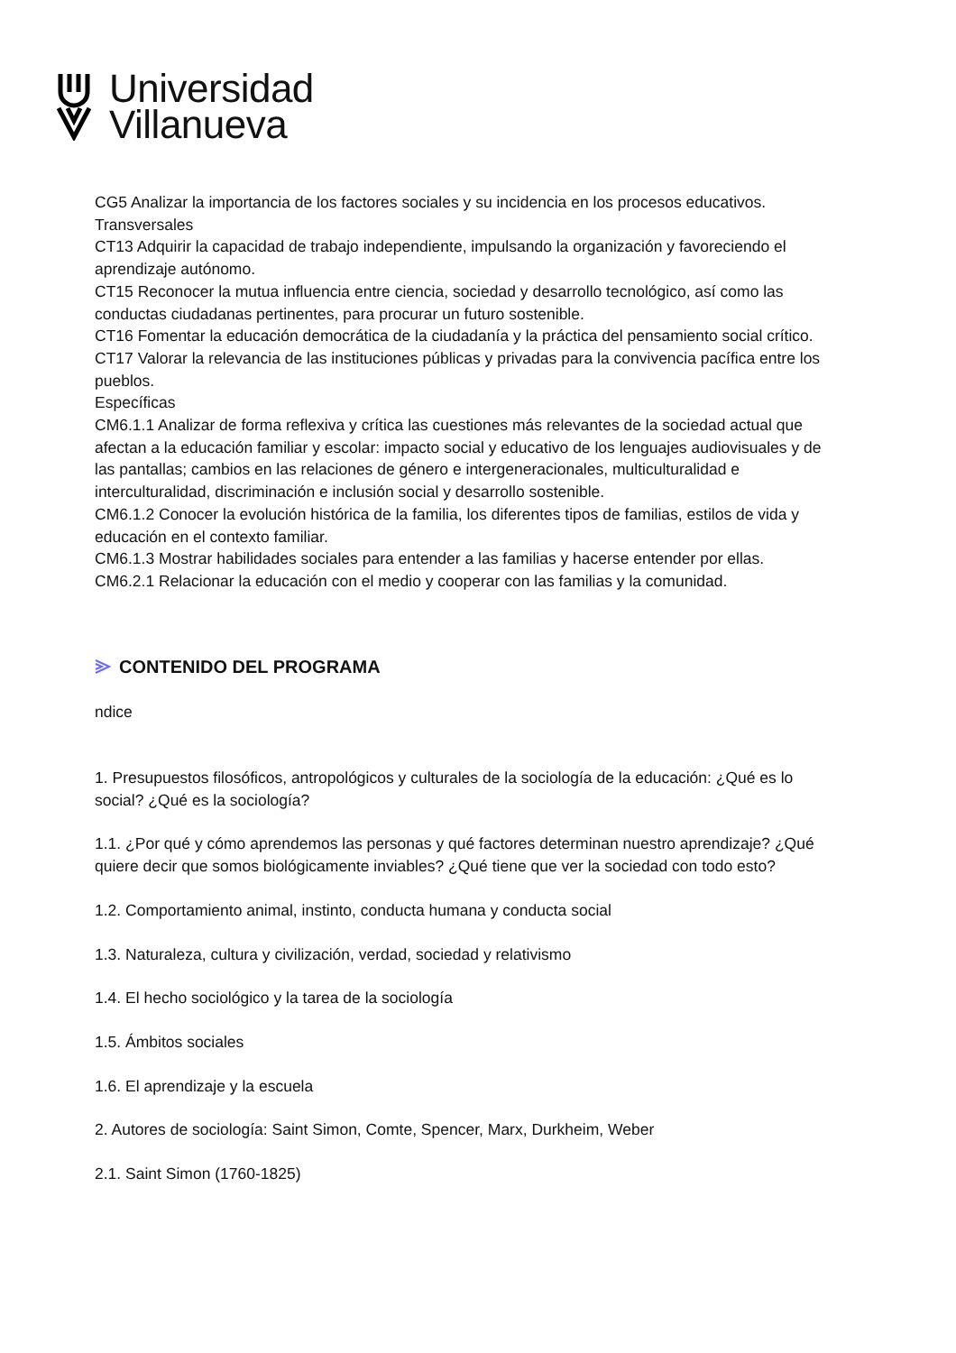Universidad
Villanueva
CG5 Analizar la importancia de los factores sociales y su incidencia en los procesos educativos.
Transversales
CT13 Adquirir la capacidad de trabajo independiente, impulsando la organización y favoreciendo el aprendizaje autónomo.
CT15 Reconocer la mutua influencia entre ciencia, sociedad y desarrollo tecnológico, así como las conductas ciudadanas pertinentes, para procurar un futuro sostenible.
CT16 Fomentar la educación democrática de la ciudadanía y la práctica del pensamiento social crítico.
CT17 Valorar la relevancia de las instituciones públicas y privadas para la convivencia pacífica entre los pueblos.
Específicas
CM6.1.1 Analizar de forma reflexiva y crítica las cuestiones más relevantes de la sociedad actual que afectan a la educación familiar y escolar: impacto social y educativo de los lenguajes audiovisuales y de las pantallas; cambios en las relaciones de género e intergeneracionales, multiculturalidad e interculturalidad, discriminación e inclusión social y desarrollo sostenible.
CM6.1.2 Conocer la evolución histórica de la familia, los diferentes tipos de familias, estilos de vida y educación en el contexto familiar.
CM6.1.3 Mostrar habilidades sociales para entender a las familias y hacerse entender por ellas.
CM6.2.1 Relacionar la educación con el medio y cooperar con las familias y la comunidad.
CONTENIDO DEL PROGRAMA
ndice
1. Presupuestos filosóficos, antropológicos y culturales de la sociología de la educación: ¿Qué es lo social? ¿Qué es la sociología?
1.1. ¿Por qué y cómo aprendemos las personas y qué factores determinan nuestro aprendizaje? ¿Qué quiere decir que somos biológicamente inviables? ¿Qué tiene que ver la sociedad con todo esto?
1.2. Comportamiento animal, instinto, conducta humana y conducta social
1.3. Naturaleza, cultura y civilización, verdad, sociedad y relativismo
1.4. El hecho sociológico y la tarea de la sociología
1.5. Ámbitos sociales
1.6. El aprendizaje y la escuela
2. Autores de sociología: Saint Simon, Comte, Spencer, Marx, Durkheim, Weber
2.1. Saint Simon (1760-1825)